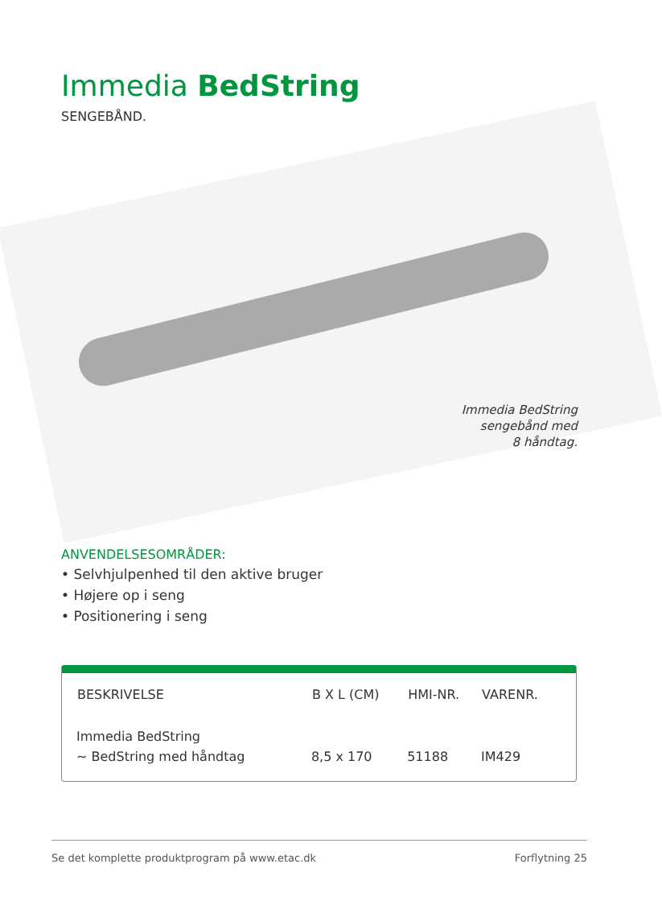Immedia BedString
SENGEBÅND.
Immedia BedString
sengebånd med
8 håndtag.
ANVENDELSESOMRÅDER:
• Selvhjulpenhed til den aktive bruger
• Højere op i seng
• Positionering i seng
| BESKRIVELSE | B X L (CM) | HMI-NR. | VARENR. |
| --- | --- | --- | --- |
| Immedia BedString | | | |
| ~ BedString med håndtag | 8,5 x 170 | 51188 | IM429 |
Se det komplette produktprogram på www.etac.dk Forflytning 25